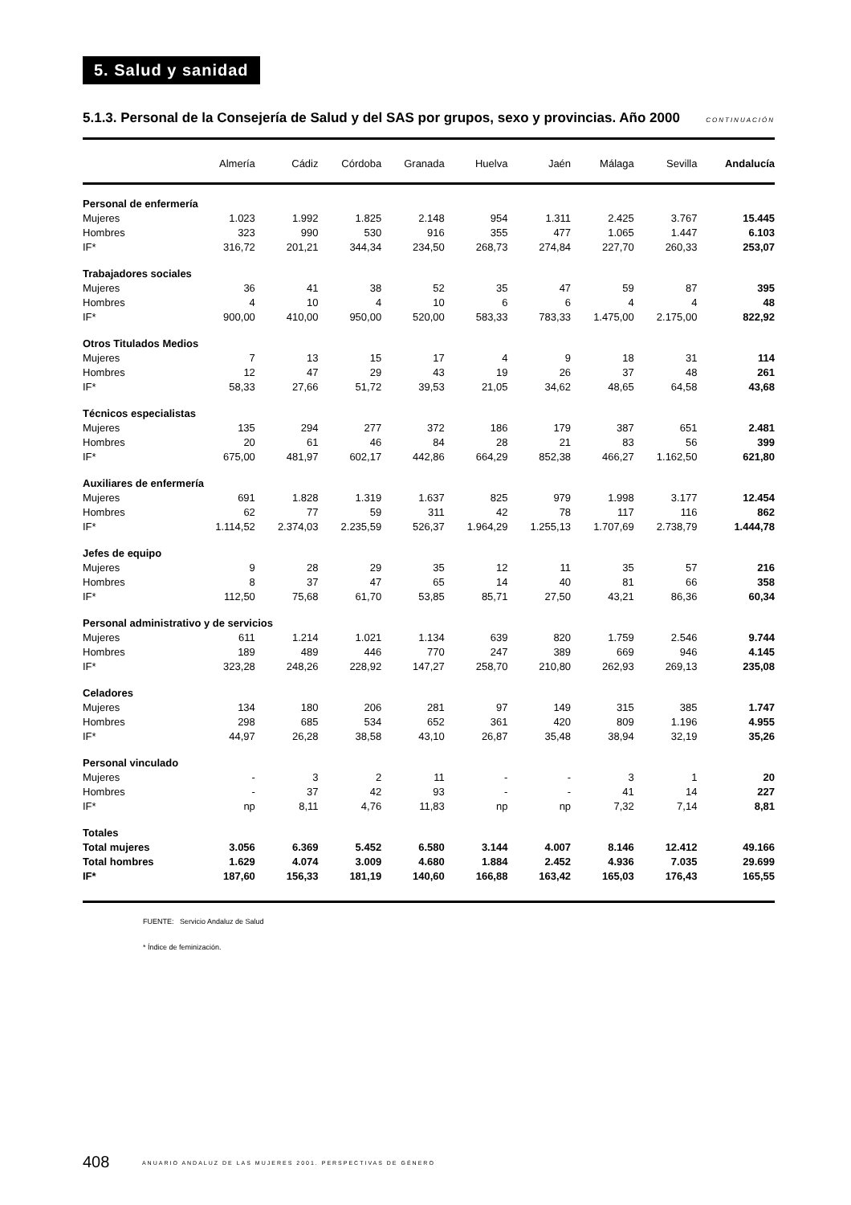5. Salud y sanidad
5.1.3. Personal de la Consejería de Salud y del SAS por grupos, sexo y provincias. Año 2000
CONTINUACIÓN
| | Almería | Cádiz | Córdoba | Granada | Huelva | Jaén | Málaga | Sevilla | Andalucía |
| --- | --- | --- | --- | --- | --- | --- | --- | --- | --- |
| Personal de enfermería | | | | | | | | | |
| Mujeres | 1.023 | 1.992 | 1.825 | 2.148 | 954 | 1.311 | 2.425 | 3.767 | 15.445 |
| Hombres | 323 | 990 | 530 | 916 | 355 | 477 | 1.065 | 1.447 | 6.103 |
| IF* | 316,72 | 201,21 | 344,34 | 234,50 | 268,73 | 274,84 | 227,70 | 260,33 | 253,07 |
| Trabajadores sociales | | | | | | | | | |
| Mujeres | 36 | 41 | 38 | 52 | 35 | 47 | 59 | 87 | 395 |
| Hombres | 4 | 10 | 4 | 10 | 6 | 6 | 4 | 4 | 48 |
| IF* | 900,00 | 410,00 | 950,00 | 520,00 | 583,33 | 783,33 | 1.475,00 | 2.175,00 | 822,92 |
| Otros Titulados Medios | | | | | | | | | |
| Mujeres | 7 | 13 | 15 | 17 | 4 | 9 | 18 | 31 | 114 |
| Hombres | 12 | 47 | 29 | 43 | 19 | 26 | 37 | 48 | 261 |
| IF* | 58,33 | 27,66 | 51,72 | 39,53 | 21,05 | 34,62 | 48,65 | 64,58 | 43,68 |
| Técnicos especialistas | | | | | | | | | |
| Mujeres | 135 | 294 | 277 | 372 | 186 | 179 | 387 | 651 | 2.481 |
| Hombres | 20 | 61 | 46 | 84 | 28 | 21 | 83 | 56 | 399 |
| IF* | 675,00 | 481,97 | 602,17 | 442,86 | 664,29 | 852,38 | 466,27 | 1.162,50 | 621,80 |
| Auxiliares de enfermería | | | | | | | | | |
| Mujeres | 691 | 1.828 | 1.319 | 1.637 | 825 | 979 | 1.998 | 3.177 | 12.454 |
| Hombres | 62 | 77 | 59 | 311 | 42 | 78 | 117 | 116 | 862 |
| IF* | 1.114,52 | 2.374,03 | 2.235,59 | 526,37 | 1.964,29 | 1.255,13 | 1.707,69 | 2.738,79 | 1.444,78 |
| Jefes de equipo | | | | | | | | | |
| Mujeres | 9 | 28 | 29 | 35 | 12 | 11 | 35 | 57 | 216 |
| Hombres | 8 | 37 | 47 | 65 | 14 | 40 | 81 | 66 | 358 |
| IF* | 112,50 | 75,68 | 61,70 | 53,85 | 85,71 | 27,50 | 43,21 | 86,36 | 60,34 |
| Personal administrativo y de servicios | | | | | | | | | |
| Mujeres | 611 | 1.214 | 1.021 | 1.134 | 639 | 820 | 1.759 | 2.546 | 9.744 |
| Hombres | 189 | 489 | 446 | 770 | 247 | 389 | 669 | 946 | 4.145 |
| IF* | 323,28 | 248,26 | 228,92 | 147,27 | 258,70 | 210,80 | 262,93 | 269,13 | 235,08 |
| Celadores | | | | | | | | | |
| Mujeres | 134 | 180 | 206 | 281 | 97 | 149 | 315 | 385 | 1.747 |
| Hombres | 298 | 685 | 534 | 652 | 361 | 420 | 809 | 1.196 | 4.955 |
| IF* | 44,97 | 26,28 | 38,58 | 43,10 | 26,87 | 35,48 | 38,94 | 32,19 | 35,26 |
| Personal vinculado | | | | | | | | | |
| Mujeres | - | 3 | 2 | 11 | - | - | 3 | 1 | 20 |
| Hombres | - | 37 | 42 | 93 | - | - | 41 | 14 | 227 |
| IF* | np | 8,11 | 4,76 | 11,83 | np | np | 7,32 | 7,14 | 8,81 |
| Totales | | | | | | | | | |
| Total mujeres | 3.056 | 6.369 | 5.452 | 6.580 | 3.144 | 4.007 | 8.146 | 12.412 | 49.166 |
| Total hombres | 1.629 | 4.074 | 3.009 | 4.680 | 1.884 | 2.452 | 4.936 | 7.035 | 29.699 |
| IF* | 187,60 | 156,33 | 181,19 | 140,60 | 166,88 | 163,42 | 165,03 | 176,43 | 165,55 |
FUENTE: Servicio Andaluz de Salud
* Índice de feminización.
408 ANUARIO ANDALUZ DE LAS MUJERES 2001. PERSPECTIVAS DE GÉNERO